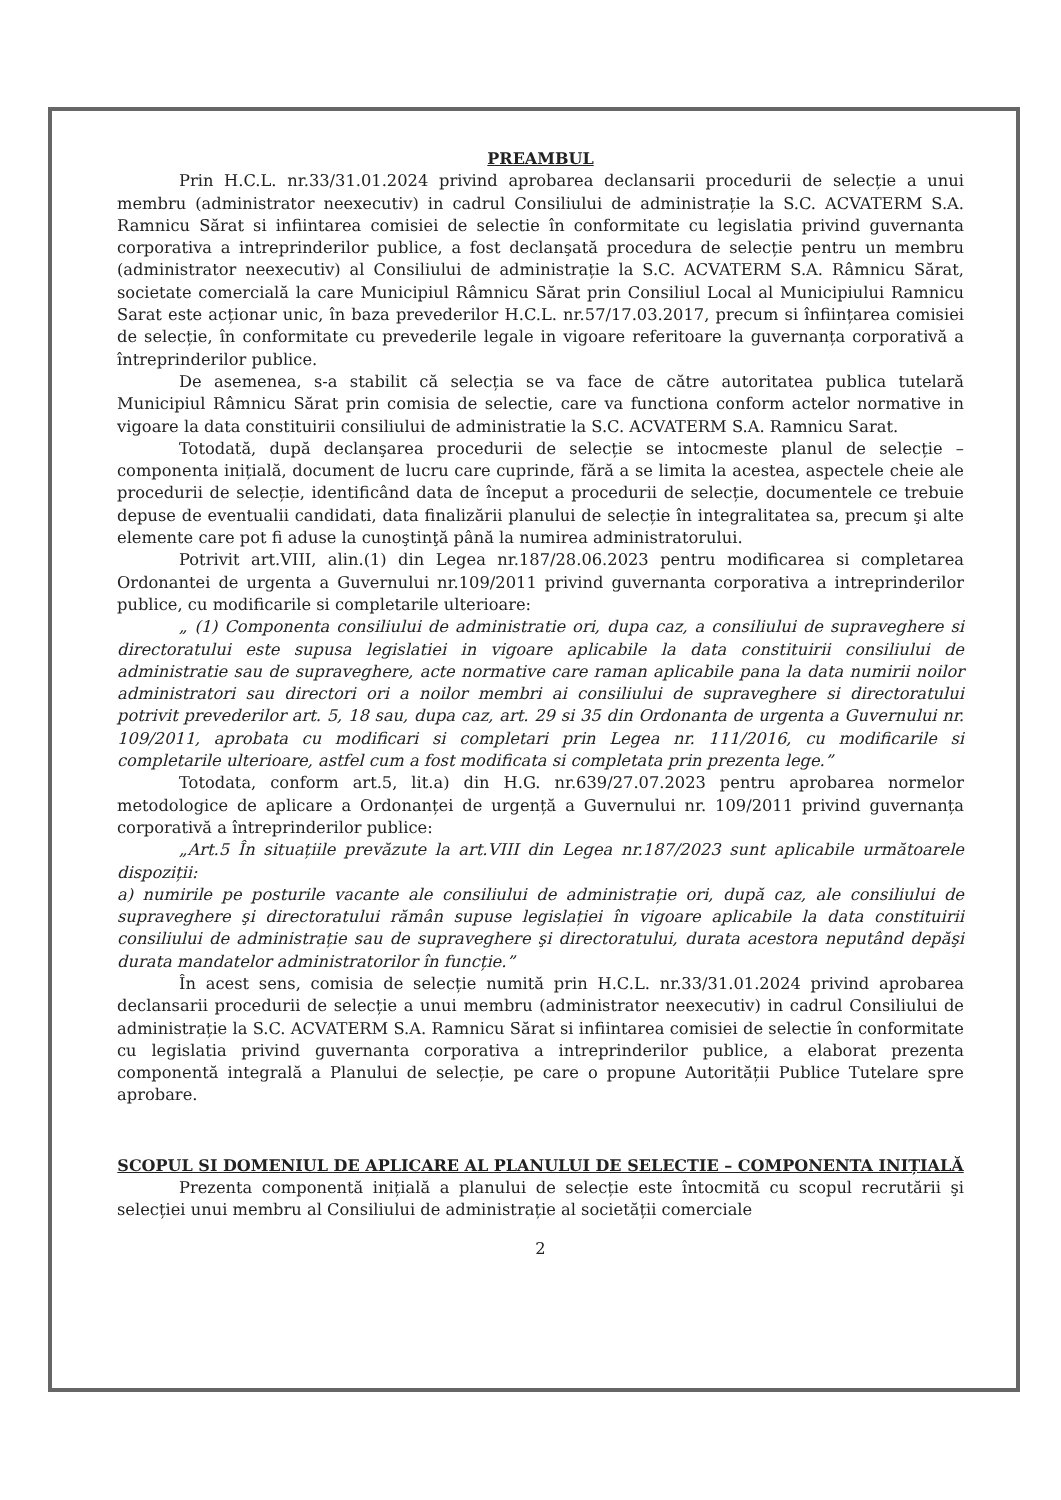PREAMBUL
Prin H.C.L. nr.33/31.01.2024 privind aprobarea declansarii procedurii de selecție a unui membru (administrator neexecutiv) in cadrul Consiliului de administrație la S.C. ACVATERM S.A. Ramnicu Sărat si infiintarea comisiei de selectie în conformitate cu legislatia privind guvernanta corporativa a intreprinderilor publice, a fost declanşată procedura de selecție pentru un membru (administrator neexecutiv) al Consiliului de administrație la S.C. ACVATERM S.A. Râmnicu Sărat, societate comercială la care Municipiul Râmnicu Sărat prin Consiliul Local al Municipiului Ramnicu Sarat este acționar unic, în baza prevederilor H.C.L. nr.57/17.03.2017, precum si înființarea comisiei de selecție, în conformitate cu prevederile legale in vigoare referitoare la guvernanța corporativă a întreprinderilor publice.
De asemenea, s-a stabilit că selecția se va face de către autoritatea publica tutelară Municipiul Râmnicu Sărat prin comisia de selectie, care va functiona conform actelor normative in vigoare la data constituirii consiliului de administratie la S.C. ACVATERM S.A. Ramnicu Sarat.
Totodată, după declanşarea procedurii de selecție se intocmeste planul de selecție – componenta inițială, document de lucru care cuprinde, fără a se limita la acestea, aspectele cheie ale procedurii de selecție, identificând data de început a procedurii de selecție, documentele ce trebuie depuse de eventualii candidati, data finalizării planului de selecție în integralitatea sa, precum şi alte elemente care pot fi aduse la cunoştinţă până la numirea administratorului.
Potrivit art.VIII, alin.(1) din Legea nr.187/28.06.2023 pentru modificarea si completarea Ordonantei de urgenta a Guvernului nr.109/2011 privind guvernanta corporativa a intreprinderilor publice, cu modificarile si completarile ulterioare:
„ (1) Componenta consiliului de administratie ori, dupa caz, a consiliului de supraveghere si directoratului este supusa legislatiei in vigoare aplicabile la data constituirii consiliului de administratie sau de supraveghere, acte normative care raman aplicabile pana la data numirii noilor administratori sau directori ori a noilor membri ai consiliului de supraveghere si directoratului potrivit prevederilor art. 5, 18 sau, dupa caz, art. 29 si 35 din Ordonanta de urgenta a Guvernului nr. 109/2011, aprobata cu modificari si completari prin Legea nr. 111/2016, cu modificarile si completarile ulterioare, astfel cum a fost modificata si completata prin prezenta lege.”
Totodata, conform art.5, lit.a) din H.G. nr.639/27.07.2023 pentru aprobarea normelor metodologice de aplicare a Ordonanței de urgență a Guvernului nr. 109/2011 privind guvernanța corporativă a întreprinderilor publice:
„Art.5 În situațiile prevăzute la art.VIII din Legea nr.187/2023 sunt aplicabile următoarele dispoziții:
a) numirile pe posturile vacante ale consiliului de administrație ori, după caz, ale consiliului de supraveghere şi directoratului rămân supuse legislației în vigoare aplicabile la data constituirii consiliului de administrație sau de supraveghere şi directoratului, durata acestora neputând depăşi durata mandatelor administratorilor în funcție.”
În acest sens, comisia de selecție numită prin H.C.L. nr.33/31.01.2024 privind aprobarea declansarii procedurii de selecție a unui membru (administrator neexecutiv) in cadrul Consiliului de administrație la S.C. ACVATERM S.A. Ramnicu Sărat si infiintarea comisiei de selectie în conformitate cu legislatia privind guvernanta corporativa a intreprinderilor publice, a elaborat prezenta componentă integrală a Planului de selecție, pe care o propune Autorității Publice Tutelare spre aprobare.
SCOPUL SI DOMENIUL DE APLICARE AL PLANULUI DE SELECTIE – COMPONENTA INIȚIALĂ
Prezenta componentă inițială a planului de selecție este întocmită cu scopul recrutării şi selecției unui membru al Consiliului de administrație al societății comerciale
2